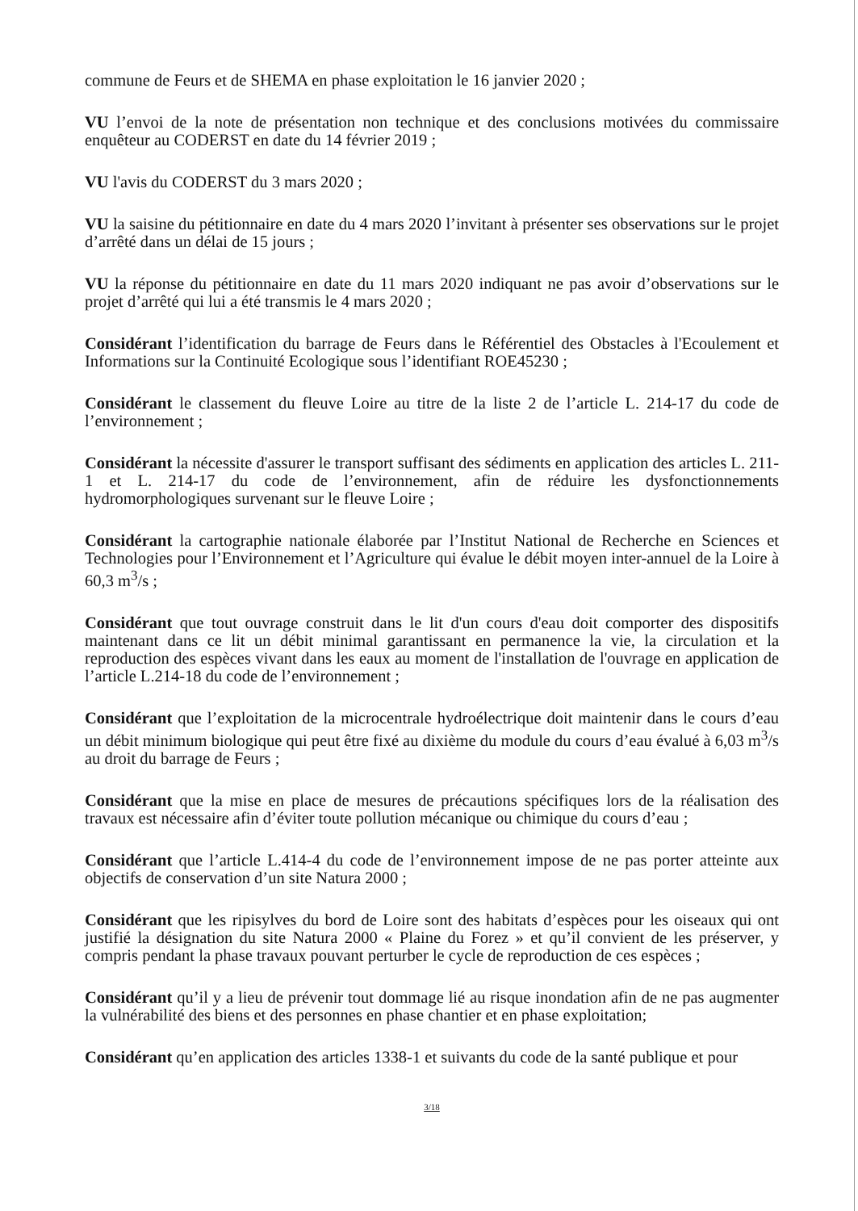commune de Feurs et de SHEMA en phase exploitation le 16 janvier 2020 ;
VU l’envoi de la note de présentation non technique et des conclusions motivées du commissaire enquêteur au CODERST en date du 14 février 2019 ;
VU l'avis du CODERST du 3 mars 2020 ;
VU la saisine du pétitionnaire en date du 4 mars 2020 l’invitant à présenter ses observations sur le projet d’arrêté dans un délai de 15 jours ;
VU la réponse du pétitionnaire en date du 11 mars 2020 indiquant ne pas avoir d’observations sur le projet d’arrêté qui lui a été transmis le 4 mars 2020 ;
Considérant l’identification du barrage de Feurs dans le Référentiel des Obstacles à l'Ecoulement et Informations sur la Continuité Ecologique sous l’identifiant ROE45230 ;
Considérant le classement du fleuve Loire au titre de la liste 2 de l’article L. 214-17 du code de l’environnement ;
Considérant la nécessite d'assurer le transport suffisant des sédiments en application des articles L. 211-1 et L. 214-17 du code de l’environnement, afin de réduire les dysfonctionnements hydromorphologiques survenant sur le fleuve Loire ;
Considérant la cartographie nationale élaborée par l’Institut National de Recherche en Sciences et Technologies pour l’Environnement et l’Agriculture qui évalue le débit moyen inter-annuel de la Loire à 60,3 m<sup>3</sup>/s ;
Considérant que tout ouvrage construit dans le lit d'un cours d'eau doit comporter des dispositifs maintenant dans ce lit un débit minimal garantissant en permanence la vie, la circulation et la reproduction des espèces vivant dans les eaux au moment de l'installation de l'ouvrage en application de l’article L.214-18 du code de l’environnement ;
Considérant que l’exploitation de la microcentrale hydroélectrique doit maintenir dans le cours d’eau un débit minimum biologique qui peut être fixé au dixième du module du cours d’eau évalué à 6,03 m<sup>3</sup>/s au droit du barrage de Feurs ;
Considérant que la mise en place de mesures de précautions spécifiques lors de la réalisation des travaux est nécessaire afin d’éviter toute pollution mécanique ou chimique du cours d’eau ;
Considérant que l’article L.414-4 du code de l’environnement impose de ne pas porter atteinte aux objectifs de conservation d’un site Natura 2000 ;
Considérant que les ripisylves du bord de Loire sont des habitats d’espèces pour les oiseaux qui ont justifié la désignation du site Natura 2000 « Plaine du Forez » et qu’il convient de les préserver, y compris pendant la phase travaux pouvant perturber le cycle de reproduction de ces espèces ;
Considérant qu’il y a lieu de prévenir tout dommage lié au risque inondation afin de ne pas augmenter la vulnérabilité des biens et des personnes en phase chantier et en phase exploitation;
Considérant qu’en application des articles 1338-1 et suivants du code de la santé publique et pour
3/18